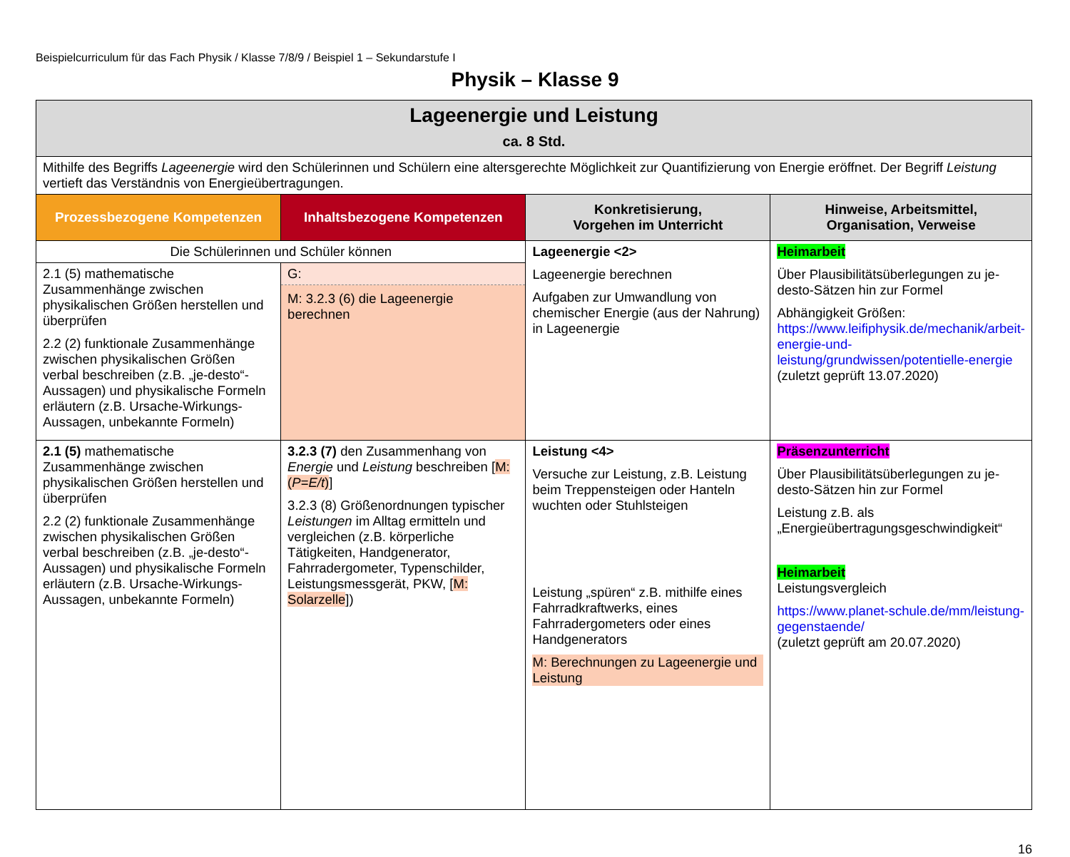Beispielcurriculum für das Fach Physik / Klasse 7/8/9 / Beispiel 1 – Sekundarstufe I
Physik – Klasse 9
| Lageenergie und Leistung ca. 8 Std. | | | |
| Mithilfe des Begriffs Lageenergie wird den Schülerinnen und Schülern eine altersgerechte Möglichkeit zur Quantifizierung von Energie eröffnet. Der Begriff Leistung vertieft das Verständnis von Energieübertragungen. | | | |
| Prozessbezogene Kompetenzen | Inhaltsbezogene Kompetenzen | Konkretisierung, Vorgehen im Unterricht | Hinweise, Arbeitsmittel, Organisation, Verweise |
| Die Schülerinnen und Schüler können | | Lageenergie <2> Lageenergie berechnen Aufgaben zur Umwandlung von chemischer Energie (aus der Nahrung) in Lageenergie | Heimarbeit Über Plausibilitätsüberlegungen zu je-desto-Sätzen hin zur Formel Abhängigkeit Größen: https://www.leifiphysik.de/mechanik/arbeit-energie-und-leistung/grundwissen/potentielle-energie (zuletzt geprüft 13.07.2020) |
| 2.1 (5) mathematische Zusammenhänge zwischen physikalischen Größen herstellen und überprüfen 2.2 (2) funktionale Zusammenhänge zwischen physikalischen Größen verbal beschreiben (z.B. „je-desto“-Aussagen) und physikalische Formeln erläutern (z.B. Ursache-Wirkungs-Aussagen, unbekannte Formeln) | G: M: 3.2.3 (6) die Lageenergie berechnen | | |
| 2.1 (5) mathematische Zusammenhänge zwischen physikalischen Größen herstellen und überprüfen 2.2 (2) funktionale Zusammenhänge zwischen physikalischen Größen verbal beschreiben (z.B. „je-desto“-Aussagen) und physikalische Formeln erläutern (z.B. Ursache-Wirkungs-Aussagen, unbekannte Formeln) | 3.2.3 (7) den Zusammenhang von Energie und Leistung beschreiben [ M: ( P=E/t ) ] 3.2.3 (8) Größenordnungen typischer Leistungen im Alltag ermitteln und vergleichen (z.B. körperliche Tätigkeiten, Handgenerator, Fahrradergometer, Typenschilder, Leistungsmessgerät, PKW, [ M: Solarzelle ]) | Leistung <4> Versuche zur Leistung, z.B. Leistung beim Treppensteigen oder Hanteln wuchten oder Stuhlsteigen Leistung „spüren“ z.B. mithilfe eines Fahrradkraftwerks, eines Fahrradergometers oder eines Handgenerators M: Berechnungen zu Lageenergie und Leistung | Präsenzunterricht Über Plausibilitätsüberlegungen zu je-desto-Sätzen hin zur Formel Leistung z.B. als „Energieübertragungsgeschwindigkeit“ Heimarbeit Leistungsvergleich https://www.planet-schule.de/mm/leistung-gegenstaende/ (zuletzt geprüft am 20.07.2020) |
16